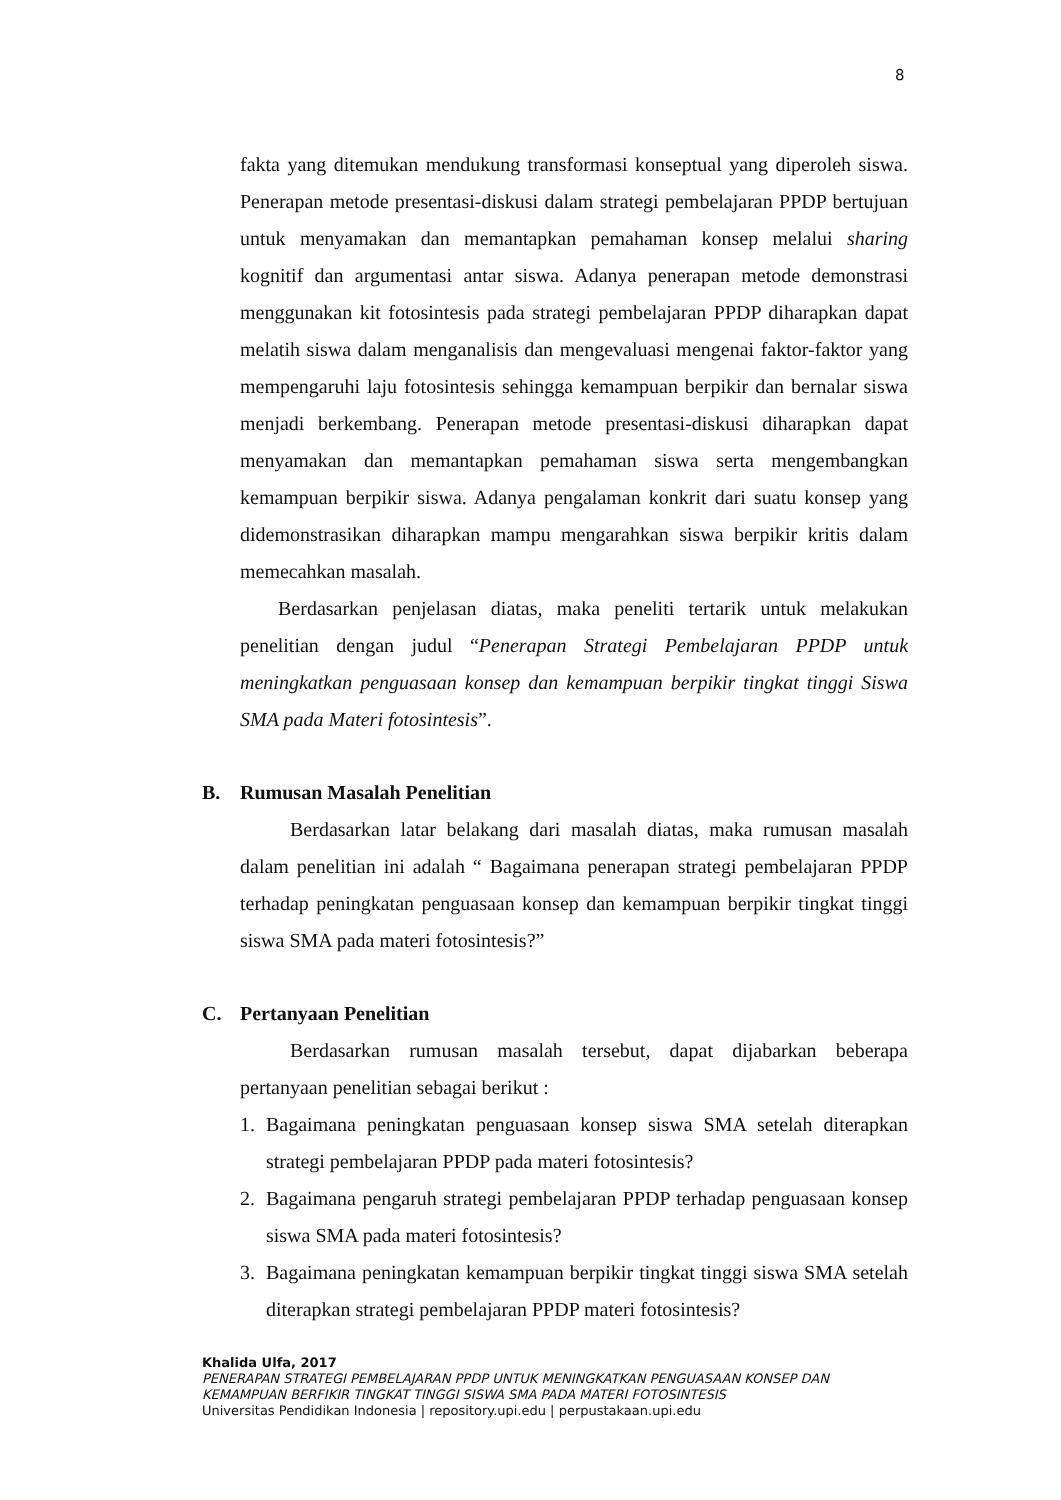8
fakta yang ditemukan mendukung transformasi konseptual yang diperoleh siswa. Penerapan metode presentasi-diskusi dalam strategi pembelajaran PPDP bertujuan untuk menyamakan dan memantapkan pemahaman konsep melalui sharing kognitif dan argumentasi antar siswa. Adanya penerapan metode demonstrasi menggunakan kit fotosintesis pada strategi pembelajaran PPDP diharapkan dapat melatih siswa dalam menganalisis dan mengevaluasi mengenai faktor-faktor yang mempengaruhi laju fotosintesis sehingga kemampuan berpikir dan bernalar siswa menjadi berkembang. Penerapan metode presentasi-diskusi diharapkan dapat menyamakan dan memantapkan pemahaman siswa serta mengembangkan kemampuan berpikir siswa. Adanya pengalaman konkrit dari suatu konsep yang didemonstrasikan diharapkan mampu mengarahkan siswa berpikir kritis dalam memecahkan masalah.
Berdasarkan penjelasan diatas, maka peneliti tertarik untuk melakukan penelitian dengan judul “Penerapan Strategi Pembelajaran PPDP untuk meningkatkan penguasaan konsep dan kemampuan berpikir tingkat tinggi Siswa SMA pada Materi fotosintesis”.
B. Rumusan Masalah Penelitian
Berdasarkan latar belakang dari masalah diatas, maka rumusan masalah dalam penelitian ini adalah “ Bagaimana penerapan strategi pembelajaran PPDP terhadap peningkatan penguasaan konsep dan kemampuan berpikir tingkat tinggi siswa SMA pada materi fotosintesis?”
C. Pertanyaan Penelitian
Berdasarkan rumusan masalah tersebut, dapat dijabarkan beberapa pertanyaan penelitian sebagai berikut :
1. Bagaimana peningkatan penguasaan konsep siswa SMA setelah diterapkan strategi pembelajaran PPDP pada materi fotosintesis?
2. Bagaimana pengaruh strategi pembelajaran PPDP terhadap penguasaan konsep siswa SMA pada materi fotosintesis?
3. Bagaimana peningkatan kemampuan berpikir tingkat tinggi siswa SMA setelah diterapkan strategi pembelajaran PPDP materi fotosintesis?
Khalida Ulfa, 2017
PENERAPAN STRATEGI PEMBELAJARAN PPDP UNTUK MENINGKATKAN PENGUASAAN KONSEP DAN
KEMAMPUAN BERFIKIR TINGKAT TINGGI SISWA SMA PADA MATERI FOTOSINTESIS
Universitas Pendidikan Indonesia | repository.upi.edu | perpustakaan.upi.edu